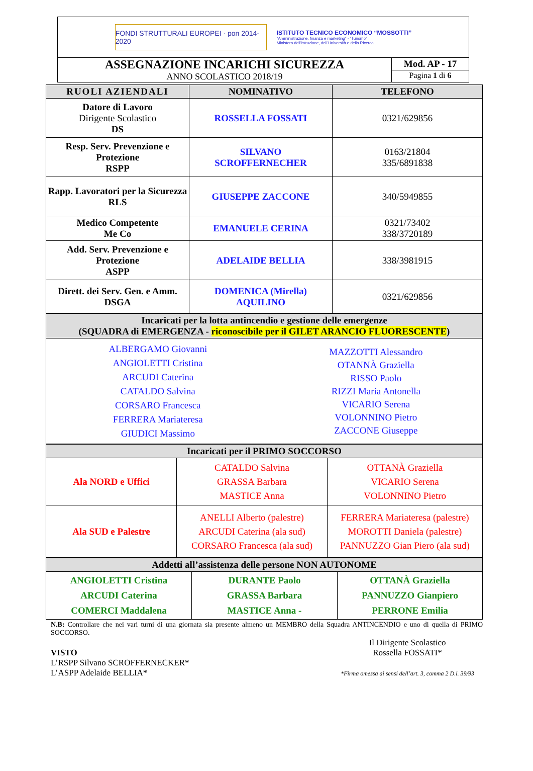FONDI STRUTTURALI EUROPEI · pon 2014-2020
ISTITUTO TECNICO ECONOMICO “MOSSOTTI”
“Amministrazione, finanza e marketing” - “Turismo”
Ministero dell’Istruzione, dell’Università e della Ricerca
ASSEGNAZIONE INCARICHI SICUREZZA
ANNO SCOLASTICO 2018/19
Mod. AP - 17
Pagina 1 di 6
| RUOLI AZIENDALI | NOMINATIVO | TELEFONO |
| --- | --- | --- |
| Datore di Lavoro Dirigente Scolastico DS | ROSSELLA FOSSATI | 0321/629856 |
| Resp. Serv. Prevenzione e Protezione RSPP | SILVANO SCROFFERNECHER | 0163/21804 335/6891838 |
| Rapp. Lavoratori per la Sicurezza RLS | GIUSEPPE ZACCONE | 340/5949855 |
| Medico Competente Me Co | EMANUELE CERINA | 0321/73402 338/3720189 |
| Add. Serv. Prevenzione e Protezione ASPP | ADELAIDE BELLIA | 338/3981915 |
| Dirett. dei Serv. Gen. e Amm. DSGA | DOMENICA (Mirella) AQUILINO | 0321/629856 |
| Incaricati per la lotta antincendio e gestione delle emergenze (SQUADRA di EMERGENZA - riconoscibile per il GILET ARANCIO FLUORESCENTE ) | |
| --- | --- |
| ALBERGAMO Giovanni ANGIOLETTI Cristina ARCUDI Caterina CATALDO Salvina CORSARO Francesca FERRERA Mariateresa GIUDICI Massimo | MAZZOTTI Alessandro OTANNÀ Graziella RISSO Paolo RIZZI Maria Antonella VICARIO Serena VOLONNINO Pietro ZACCONE Giuseppe |
| Incaricati per il PRIMO SOCCORSO | | |
| --- | --- | --- |
| Ala NORD e Uffici | CATALDO Salvina GRASSA Barbara MASTICE Anna | OTTANÀ Graziella VICARIO Serena VOLONNINO Pietro |
| Ala SUD e Palestre | ANELLI Alberto (palestre) ARCUDI Caterina (ala sud) CORSARO Francesca (ala sud) | FERRERA Mariateresa (palestre) MOROTTI Daniela (palestre) PANNUZZO Gian Piero (ala sud) |
| Addetti all’assistenza delle persone NON AUTONOME | | |
| --- | --- | --- |
| ANGIOLETTI Cristina ARCUDI Caterina COMERCI Maddalena | DURANTE Paolo GRASSA Barbara MASTICE Anna - | OTTANÀ Graziella PANNUZZO Gianpiero PERRONE Emilia |
N.B: Controllare che nei vari turni di una giornata sia presente almeno un MEMBRO della Squadra ANTINCENDIO e uno di quella di PRIMO SOCCORSO.
VISTO
L’RSPP Silvano SCROFFERNECKER*
L’ASPP Adelaide BELLIA*
Il Dirigente Scolastico
Rossella FOSSATI*
*Firma omessa ai sensi dell’art. 3, comma 2 D.l. 39/93